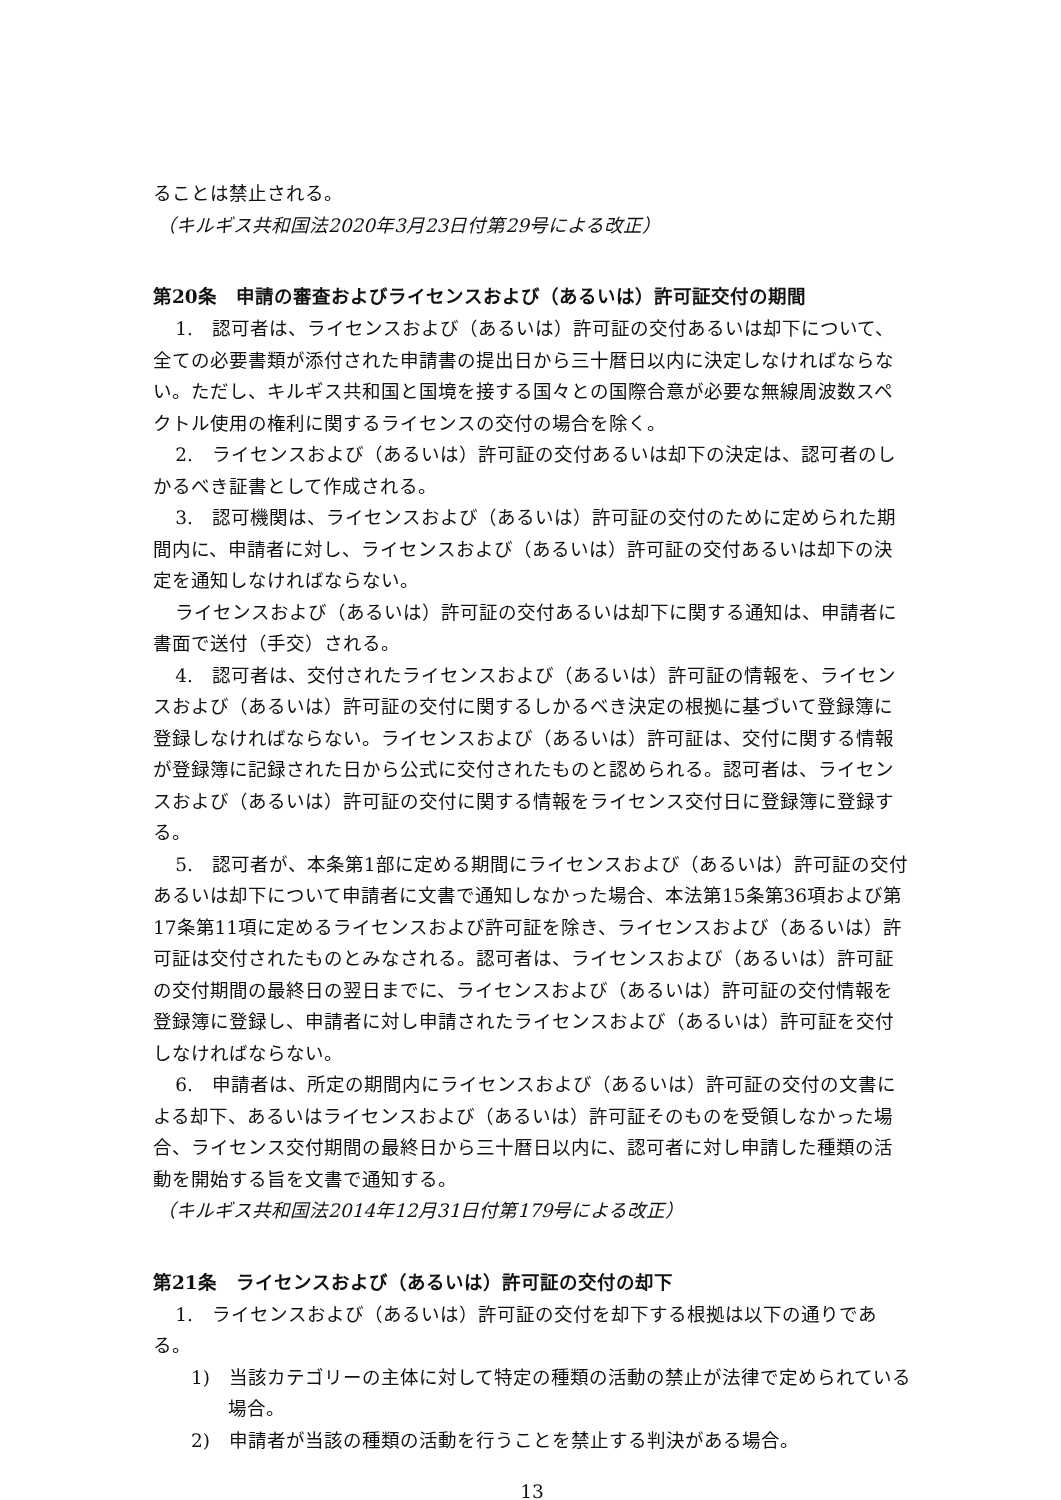ることは禁止される。
（キルギス共和国法2020年3月23日付第29号による改正）
第20条　申請の審査およびライセンスおよび（あるいは）許可証交付の期間
1.　認可者は、ライセンスおよび（あるいは）許可証の交付あるいは却下について、全ての必要書類が添付された申請書の提出日から三十暦日以内に決定しなければならない。ただし、キルギス共和国と国境を接する国々との国際合意が必要な無線周波数スペクトル使用の権利に関するライセンスの交付の場合を除く。
2.　ライセンスおよび（あるいは）許可証の交付あるいは却下の決定は、認可者のしかるべき証書として作成される。
3.　認可機関は、ライセンスおよび（あるいは）許可証の交付のために定められた期間内に、申請者に対し、ライセンスおよび（あるいは）許可証の交付あるいは却下の決定を通知しなければならない。
ライセンスおよび（あるいは）許可証の交付あるいは却下に関する通知は、申請者に書面で送付（手交）される。
4.　認可者は、交付されたライセンスおよび（あるいは）許可証の情報を、ライセンスおよび（あるいは）許可証の交付に関するしかるべき決定の根拠に基づいて登録簿に登録しなければならない。ライセンスおよび（あるいは）許可証は、交付に関する情報が登録簿に記録された日から公式に交付されたものと認められる。認可者は、ライセンスおよび（あるいは）許可証の交付に関する情報をライセンス交付日に登録簿に登録する。
5.　認可者が、本条第1部に定める期間にライセンスおよび（あるいは）許可証の交付あるいは却下について申請者に文書で通知しなかった場合、本法第15条第36項および第17条第11項に定めるライセンスおよび許可証を除き、ライセンスおよび（あるいは）許可証は交付されたものとみなされる。認可者は、ライセンスおよび（あるいは）許可証の交付期間の最終日の翌日までに、ライセンスおよび（あるいは）許可証の交付情報を登録簿に登録し、申請者に対し申請されたライセンスおよび（あるいは）許可証を交付しなければならない。
6.　申請者は、所定の期間内にライセンスおよび（あるいは）許可証の交付の文書による却下、あるいはライセンスおよび（あるいは）許可証そのものを受領しなかった場合、ライセンス交付期間の最終日から三十暦日以内に、認可者に対し申請した種類の活動を開始する旨を文書で通知する。
（キルギス共和国法2014年12月31日付第179号による改正）
第21条　ライセンスおよび（あるいは）許可証の交付の却下
1.　ライセンスおよび（あるいは）許可証の交付を却下する根拠は以下の通りである。
1)　当該カテゴリーの主体に対して特定の種類の活動の禁止が法律で定められている場合。
2)　申請者が当該の種類の活動を行うことを禁止する判決がある場合。
13